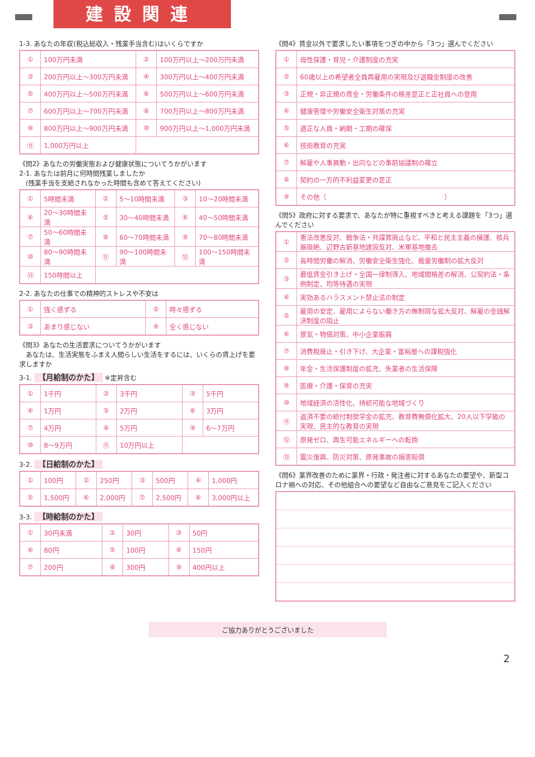建設関連
1-3. あなたの年収(税込総収入・残業手当含む)はいくらですか
| ① | 100万円未満 | ② | 100万円以上～200万円未満 |
| ③ | 200万円以上～300万円未満 | ④ | 300万円以上～400万円未満 |
| ⑤ | 400万円以上～500万円未満 | ⑥ | 500万円以上～600万円未満 |
| ⑦ | 600万円以上～700万円未満 | ⑧ | 700万円以上～800万円未満 |
| ⑨ | 800万円以上～900万円未満 | ⑩ | 900万円以上～1,000万円未満 |
| ⑪ | 1,000万円以上 | | |
《問2》あなたの労働実態および健康状態についてうかがいます
2-1. あなたは前月に何時間残業しましたか
　(残業手当を支給されなかった時間も含めて答えてください)
| ① | 5時間未満 | ② | 5～10時間未満 | ③ | 10～20時間未満 |
| ④ | 20～30時間未満 | ⑤ | 30～40時間未満 | ⑥ | 40～50時間未満 |
| ⑦ | 50～60時間未満 | ⑧ | 60～70時間未満 | ⑨ | 70～80時間未満 |
| ⑩ | 80～90時間未満 | ⑪ | 90～100時間未満 | ⑫ | 100～150時間未満 |
| ⑬ | 150時間以上 | | | | |
2-2. あなたの仕事での精神的ストレスや不安は
| ① | 強く感ずる | ② | 時々感ずる |
| ③ | あまり感じない | ④ | 全く感じない |
《問3》あなたの生活要求についてうかがいます
　あなたは、生活実態をふまえ人間らしい生活をするには、いくらの賃上げを要求しますか
3-1. 【月給制のかた】 ※定昇含む
| ① | 1千円 | ② | 3千円 | ③ | 5千円 |
| ④ | 1万円 | ⑤ | 2万円 | ⑥ | 3万円 |
| ⑦ | 4万円 | ⑧ | 5万円 | ⑨ | 6～7万円 |
| ⑩ | 8～9万円 | ⑪ | 10万円以上 | | |
3-2. 【日給制のかた】
| ① | 100円 | ② | 250円 | ③ | 500円 | ④ | 1,000円 |
| ⑤ | 1,500円 | ⑥ | 2,000円 | ⑦ | 2,500円 | ⑧ | 3,000円以上 |
3-3. 【時給制のかた】
| ① | 30円未満 | ② | 30円 | ③ | 50円 |
| ④ | 80円 | ⑤ | 100円 | ⑥ | 150円 |
| ⑦ | 200円 | ⑧ | 300円 | ⑨ | 400円以上 |
《問4》賃金以外で要求したい事項をつぎの中から「3つ」選んでください
| ① | 母性保護・育児・介護制度の充実 |
| ② | 60歳以上の希望者全員再雇用の実現及び退職金制度の改善 |
| ③ | 正規・非正規の賃金・労働条件の格差是正と正社員への登用 |
| ④ | 健康管理や労働安全衛生対策の充実 |
| ⑤ | 適正な人員・納期・工期の確保 |
| ⑥ | 技術教育の充実 |
| ⑦ | 解雇や人事異動・出向などの事前協議制の確立 |
| ⑧ | 契約の一方的不利益変更の是正 |
| ⑨ | その他（ ） |
《問5》政府に対する要求で、あなたが特に重視すべきと考える課題を「3つ」選んでください
| ① | 憲法改悪反対、戦争法・共謀罪廃止など、平和と民主主義の擁護、核兵器廃絶、辺野古新基地建設反対、米軍基地撤去 |
| ② | 長時間労働の解消、労働安全衛生強化、裁量労働制の拡大反対 |
| ③ | 最低賃金引き上げ・全国一律制導入、地域間格差の解消、公契約法・条例制定、均等待遇の実現 |
| ④ | 実効あるハラスメント禁止法の制定 |
| ⑤ | 雇用の安定、雇用によらない働き方の無制限な拡大反対、解雇の金銭解決制度の阻止 |
| ⑥ | 景気・物価対策、中小企業振興 |
| ⑦ | 消費税廃止・引き下げ、大企業・富裕層への課税強化 |
| ⑧ | 年金・生活保護制度の拡充、失業者の生活保障 |
| ⑨ | 医療・介護・保育の充実 |
| ⑩ | 地域経済の活性化、持続可能な地域づくり |
| ⑪ | 返済不要の給付制奨学金の拡充、教育費無償化拡大、20人以下学級の実現、民主的な教育の実現 |
| ⑫ | 原発ゼロ、再生可能エネルギーへの転換 |
| ⑬ | 震災復興、防災対策、原発事故の損害賠償 |
《問6》業界改善のために業界・行政・発注者に対するあなたの要望や、新型コロナ禍への対応、その他組合への要望など自由なご意見をご記入ください
ご協力ありがとうございました
2